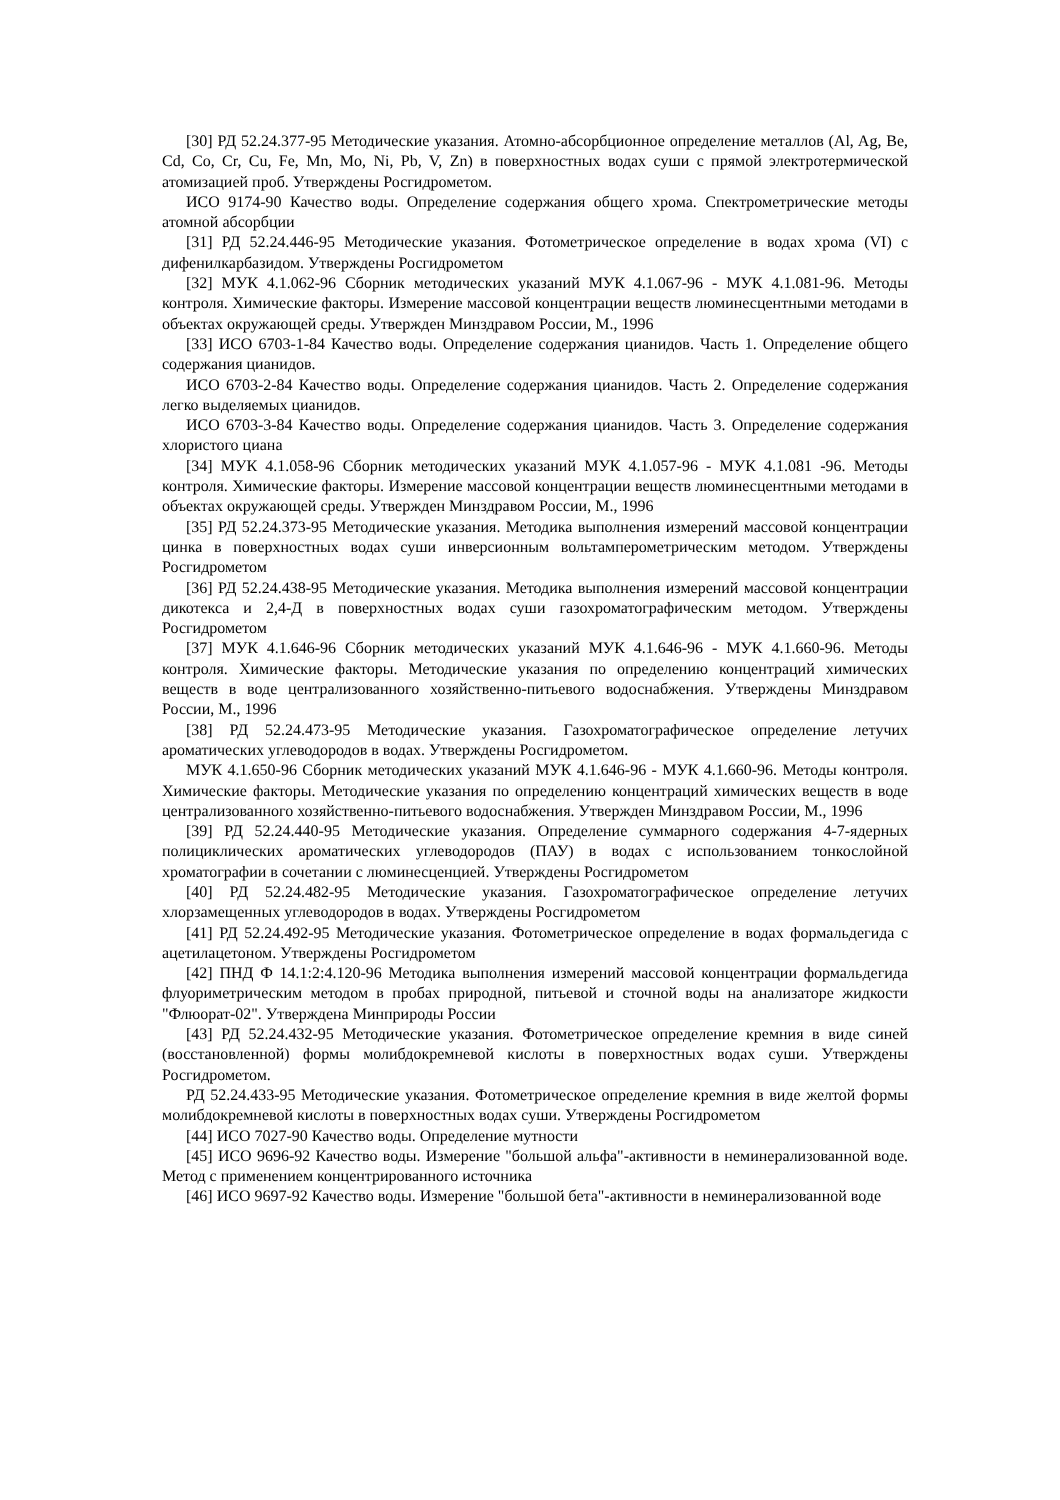[30] РД 52.24.377-95 Методические указания. Атомно-абсорбционное определение металлов (Al, Ag, Be, Cd, Co, Cr, Cu, Fe, Mn, Mo, Ni, Pb, V, Zn) в поверхностных водах суши с прямой электротермической атомизацией проб. Утверждены Росгидрометом.
ИСО 9174-90 Качество воды. Определение содержания общего хрома. Спектрометрические методы атомной абсорбции
[31] РД 52.24.446-95 Методические указания. Фотометрическое определение в водах хрома (VI) с дифенилкарбазидом. Утверждены Росгидрометом
[32] МУК 4.1.062-96 Сборник методических указаний МУК 4.1.067-96 - МУК 4.1.081-96. Методы контроля. Химические факторы. Измерение массовой концентрации веществ люминесцентными методами в объектах окружающей среды. Утвержден Минздравом России, М., 1996
[33] ИСО 6703-1-84 Качество воды. Определение содержания цианидов. Часть 1. Определение общего содержания цианидов.
ИСО 6703-2-84 Качество воды. Определение содержания цианидов. Часть 2. Определение содержания легко выделяемых цианидов.
ИСО 6703-3-84 Качество воды. Определение содержания цианидов. Часть 3. Определение содержания хлористого циана
[34] МУК 4.1.058-96 Сборник методических указаний МУК 4.1.057-96 - МУК 4.1.081 -96. Методы контроля. Химические факторы. Измерение массовой концентрации веществ люминесцентными методами в объектах окружающей среды. Утвержден Минздравом России, М., 1996
[35] РД 52.24.373-95 Методические указания. Методика выполнения измерений массовой концентрации цинка в поверхностных водах суши инверсионным вольтамперометрическим методом. Утверждены Росгидрометом
[36] РД 52.24.438-95 Методические указания. Методика выполнения измерений массовой концентрации дикотекса и 2,4-Д в поверхностных водах суши газохроматографическим методом. Утверждены Росгидрометом
[37] МУК 4.1.646-96 Сборник методических указаний МУК 4.1.646-96 - МУК 4.1.660-96. Методы контроля. Химические факторы. Методические указания по определению концентраций химических веществ в воде централизованного хозяйственно-питьевого водоснабжения. Утверждены Минздравом России, М., 1996
[38] РД 52.24.473-95 Методические указания. Газохроматографическое определение летучих ароматических углеводородов в водах. Утверждены Росгидрометом.
МУК 4.1.650-96 Сборник методических указаний МУК 4.1.646-96 - МУК 4.1.660-96. Методы контроля. Химические факторы. Методические указания по определению концентраций химических веществ в воде централизованного хозяйственно-питьевого водоснабжения. Утвержден Минздравом России, М., 1996
[39] РД 52.24.440-95 Методические указания. Определение суммарного содержания 4-7-ядерных полициклических ароматических углеводородов (ПАУ) в водах с использованием тонкослойной хроматографии в сочетании с люминесценцией. Утверждены Росгидрометом
[40] РД 52.24.482-95 Методические указания. Газохроматографическое определение летучих хлорзамещенных углеводородов в водах. Утверждены Росгидрометом
[41] РД 52.24.492-95 Методические указания. Фотометрическое определение в водах формальдегида с ацетилацетоном. Утверждены Росгидрометом
[42] ПНД Ф 14.1:2:4.120-96 Методика выполнения измерений массовой концентрации формальдегида флуориметрическим методом в пробах природной, питьевой и сточной воды на анализаторе жидкости "Флюорат-02". Утверждена Минприроды России
[43] РД 52.24.432-95 Методические указания. Фотометрическое определение кремния в виде синей (восстановленной) формы молибдокремневой кислоты в поверхностных водах суши. Утверждены Росгидрометом.
РД 52.24.433-95 Методические указания. Фотометрическое определение кремния в виде желтой формы молибдокремневой кислоты в поверхностных водах суши. Утверждены Росгидрометом
[44] ИСО 7027-90 Качество воды. Определение мутности
[45] ИСО 9696-92 Качество воды. Измерение "большой альфа"-активности в неминерализованной воде. Метод с применением концентрированного источника
[46] ИСО 9697-92 Качество воды. Измерение "большой бета"-активности в неминерализованной воде